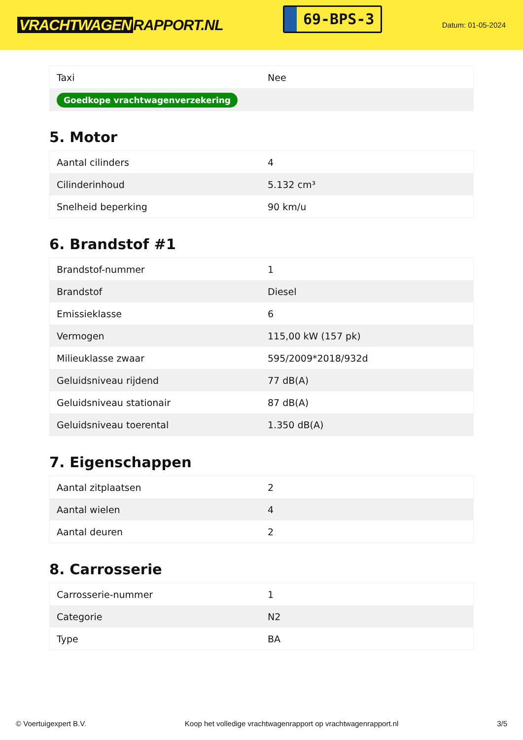VRACHTWAGEN RAPPORT.NL
69-BPS-3
Datum: 01-05-2024
| Taxi | Nee |
| Goedkope vrachtwagenverzekering | |
5. Motor
| Aantal cilinders | 4 |
| Cilinderinhoud | 5.132 cm³ |
| Snelheid beperking | 90 km/u |
6. Brandstof #1
| Brandstof-nummer | 1 |
| Brandstof | Diesel |
| Emissieklasse | 6 |
| Vermogen | 115,00 kW (157 pk) |
| Milieuklasse zwaar | 595/2009*2018/932d |
| Geluidsniveau rijdend | 77 dB(A) |
| Geluidsniveau stationair | 87 dB(A) |
| Geluidsniveau toerental | 1.350 dB(A) |
7. Eigenschappen
| Aantal zitplaatsen | 2 |
| Aantal wielen | 4 |
| Aantal deuren | 2 |
8. Carrosserie
| Carrosserie-nummer | 1 |
| Categorie | N2 |
| Type | BA |
© Voertuigexpert B.V. Koop het volledige vrachtwagenrapport op vrachtwagenrapport.nl 3/5